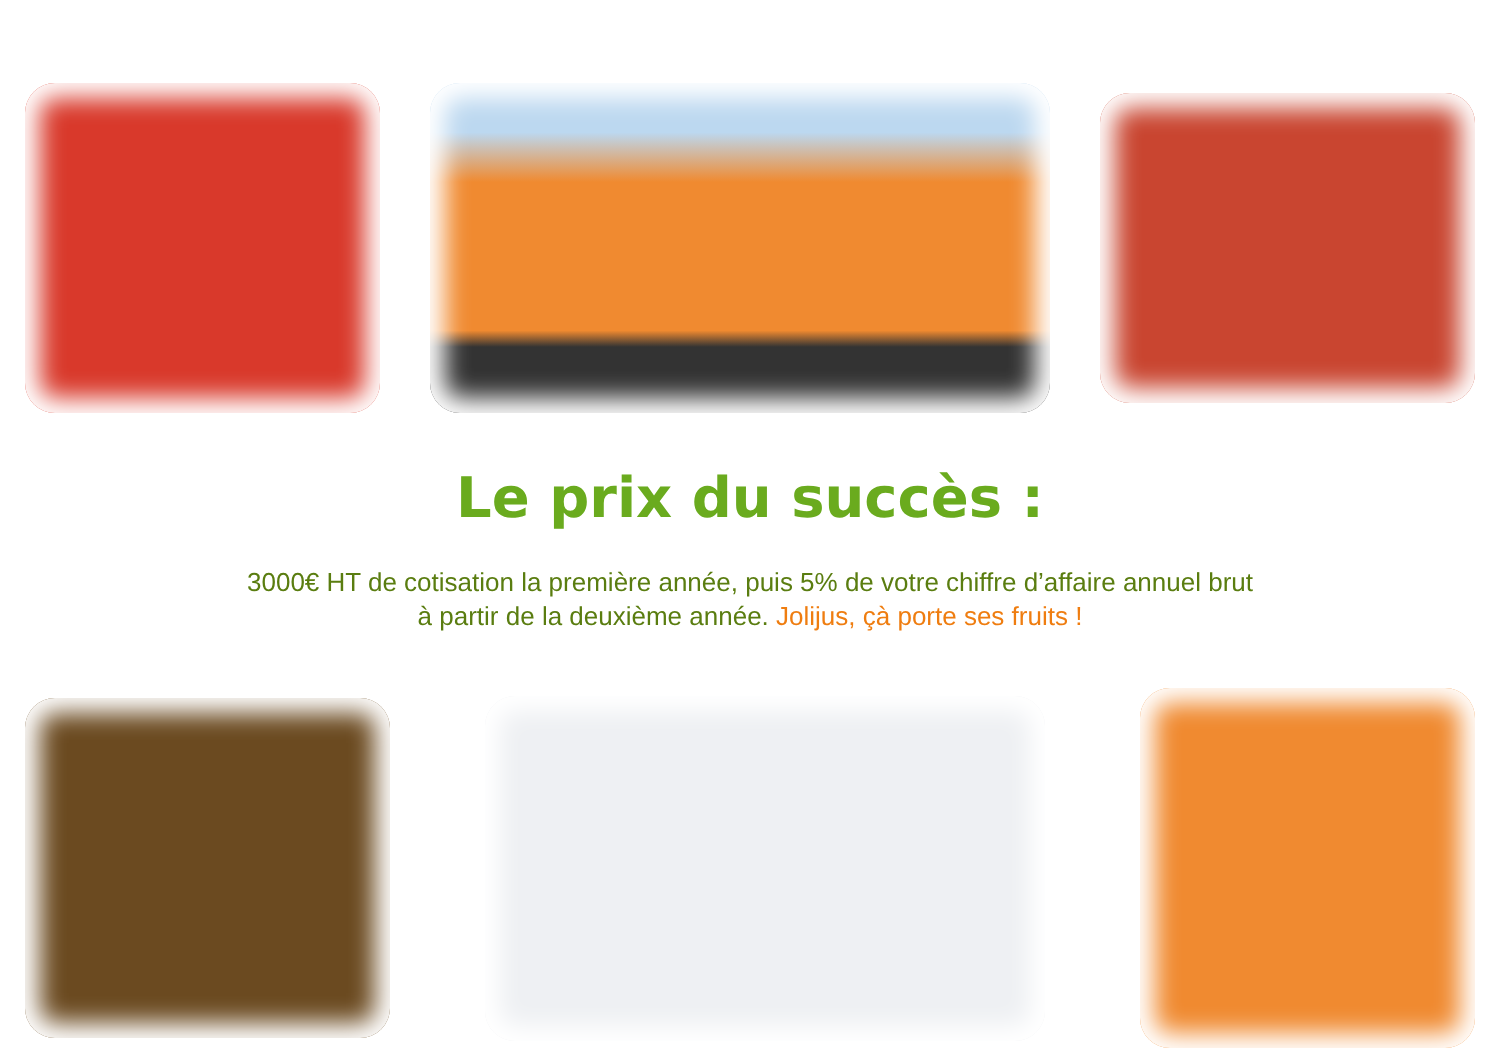Le prix du succès :
3000€ HT de cotisation la première année, puis 5% de votre chiffre d’affaire annuel brut
à partir de la deuxième année. Jolijus, çà porte ses fruits !